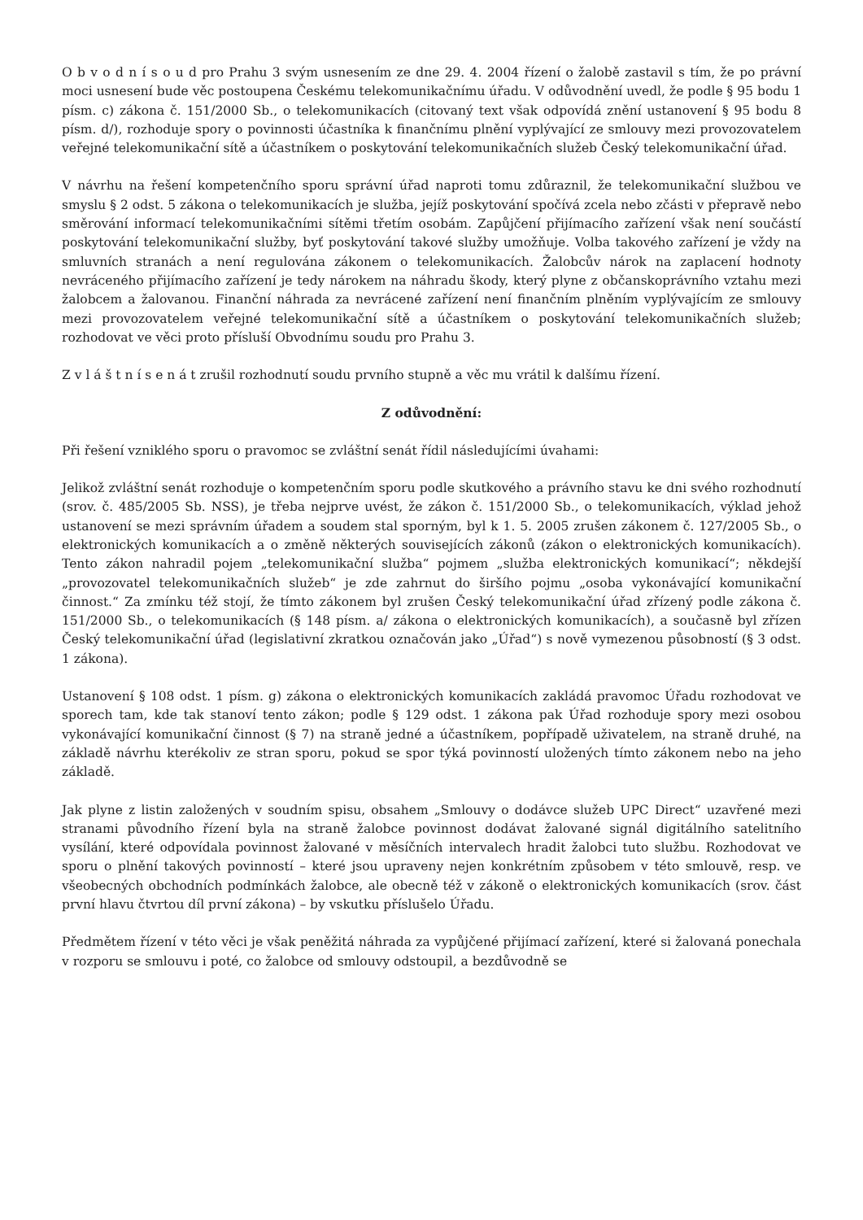O b v o d n í s o u d pro Prahu 3 svým usnesením ze dne 29. 4. 2004 řízení o žalobě zastavil s tím, že po právní moci usnesení bude věc postoupena Českému telekomunikačnímu úřadu. V odůvodnění uvedl, že podle § 95 bodu 1 písm. c) zákona č. 151/2000 Sb., o telekomunikacích (citovaný text však odpovídá znění ustanovení § 95 bodu 8 písm. d/), rozhoduje spory o povinnosti účastníka k finančnímu plnění vyplývající ze smlouvy mezi provozovatelem veřejné telekomunikační sítě a účastníkem o poskytování telekomunikačních služeb Český telekomunikační úřad.
V návrhu na řešení kompetenčního sporu správní úřad naproti tomu zdůraznil, že telekomunikační službou ve smyslu § 2 odst. 5 zákona o telekomunikacích je služba, jejíž poskytování spočívá zcela nebo zčásti v přepravě nebo směrování informací telekomunikačními sítěmi třetím osobám. Zapůjčení přijímacího zařízení však není součástí poskytování telekomunikační služby, byť poskytování takové služby umožňuje. Volba takového zařízení je vždy na smluvních stranách a není regulována zákonem o telekomunikacích. Žalobcův nárok na zaplacení hodnoty nevráceného přijímacího zařízení je tedy nárokem na náhradu škody, který plyne z občanskoprávního vztahu mezi žalobcem a žalovanou. Finanční náhrada za nevrácené zařízení není finančním plněním vyplývajícím ze smlouvy mezi provozovatelem veřejné telekomunikační sítě a účastníkem o poskytování telekomunikačních služeb; rozhodovat ve věci proto přísluší Obvodnímu soudu pro Prahu 3.
Z v l á š t n í s e n á t zrušil rozhodnutí soudu prvního stupně a věc mu vrátil k dalšímu řízení.
Z odůvodnění:
Při řešení vzniklého sporu o pravomoc se zvláštní senát řídil následujícími úvahami:
Jelikož zvláštní senát rozhoduje o kompetenčním sporu podle skutkového a právního stavu ke dni svého rozhodnutí (srov. č. 485/2005 Sb. NSS), je třeba nejprve uvést, že zákon č. 151/2000 Sb., o telekomunikacích, výklad jehož ustanovení se mezi správním úřadem a soudem stal sporným, byl k 1. 5. 2005 zrušen zákonem č. 127/2005 Sb., o elektronických komunikacích a o změně některých souvisejících zákonů (zákon o elektronických komunikacích). Tento zákon nahradil pojem „telekomunikační služba“ pojmem „služba elektronických komunikací“; někdejší „provozovatel telekomunikačních služeb“ je zde zahrnut do širšího pojmu „osoba vykonávající komunikační činnost.“ Za zmínku též stojí, že tímto zákonem byl zrušen Český telekomunikační úřad zřízený podle zákona č. 151/2000 Sb., o telekomunikacích (§ 148 písm. a/ zákona o elektronických komunikacích), a současně byl zřízen Český telekomunikační úřad (legislativní zkratkou označován jako „Úřad“) s nově vymezenou působností (§ 3 odst. 1 zákona).
Ustanovení § 108 odst. 1 písm. g) zákona o elektronických komunikacích zakládá pravomoc Úřadu rozhodovat ve sporech tam, kde tak stanoví tento zákon; podle § 129 odst. 1 zákona pak Úřad rozhoduje spory mezi osobou vykonávající komunikační činnost (§ 7) na straně jedné a účastníkem, popřípadě uživatelem, na straně druhé, na základě návrhu kterékoliv ze stran sporu, pokud se spor týká povinností uložených tímto zákonem nebo na jeho základě.
Jak plyne z listin založených v soudním spisu, obsahem „Smlouvy o dodávce služeb UPC Direct“ uzavřené mezi stranami původního řízení byla na straně žalobce povinnost dodávat žalované signál digitálního satelitního vysílání, které odpovídala povinnost žalované v měsíčních intervalech hradit žalobci tuto službu. Rozhodovat ve sporu o plnění takových povinností – které jsou upraveny nejen konkrétním způsobem v této smlouvě, resp. ve všeobecných obchodních podmínkách žalobce, ale obecně též v zákoně o elektronických komunikacích (srov. část první hlavu čtvrtou díl první zákona) – by vskutku příslušelo Úřadu.
Předmětem řízení v této věci je však peněžitá náhrada za vypůjčené přijímací zařízení, které si žalovaná ponechala v rozporu se smlouvu i poté, co žalobce od smlouvy odstoupil, a bezdůvodně se